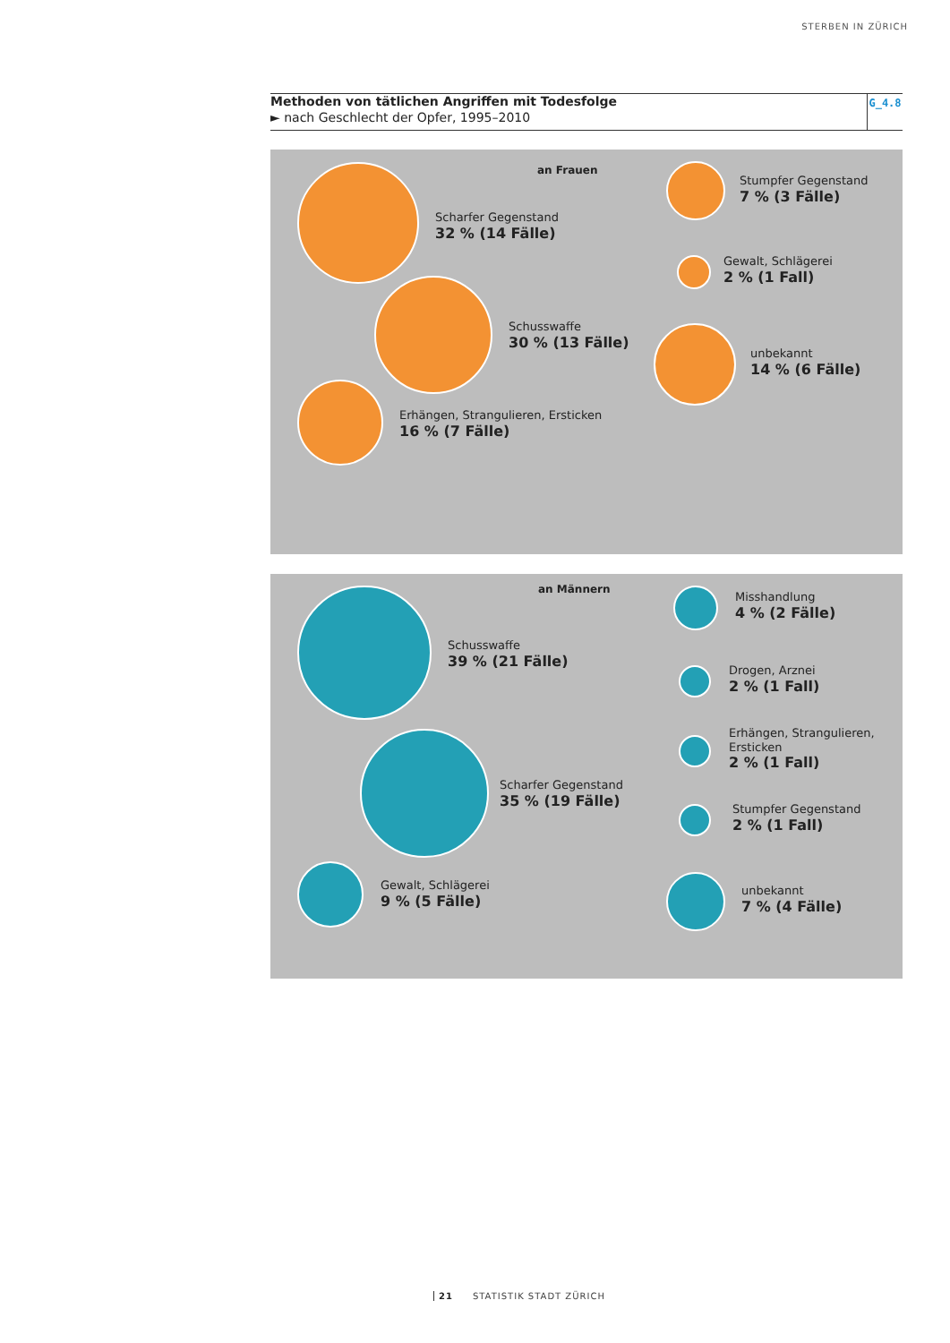STERBEN IN ZÜRICH
Methoden von tätlichen Angriffen mit Todesfolge
► nach Geschlecht der Opfer, 1995–2010
G_4.8
an Frauen
Scharfer Gegenstand
32 % (14 Fälle)
Schusswaffe
30 % (13 Fälle)
Erhängen, Strangulieren, Ersticken
16 % (7 Fälle)
Stumpfer Gegenstand
7 % (3 Fälle)
Gewalt, Schlägerei
2 % (1 Fall)
unbekannt
14 % (6 Fälle)
an Männern
Schusswaffe
39 % (21 Fälle)
Scharfer Gegenstand
35 % (19 Fälle)
Gewalt, Schlägerei
9 % (5 Fälle)
Misshandlung
4 % (2 Fälle)
Drogen, Arznei
2 % (1 Fall)
Erhängen, Strangulieren,
Ersticken
2 % (1 Fall)
Stumpfer Gegenstand
2 % (1 Fall)
unbekannt
7 % (4 Fälle)
21 STATISTIK STADT ZÜRICH